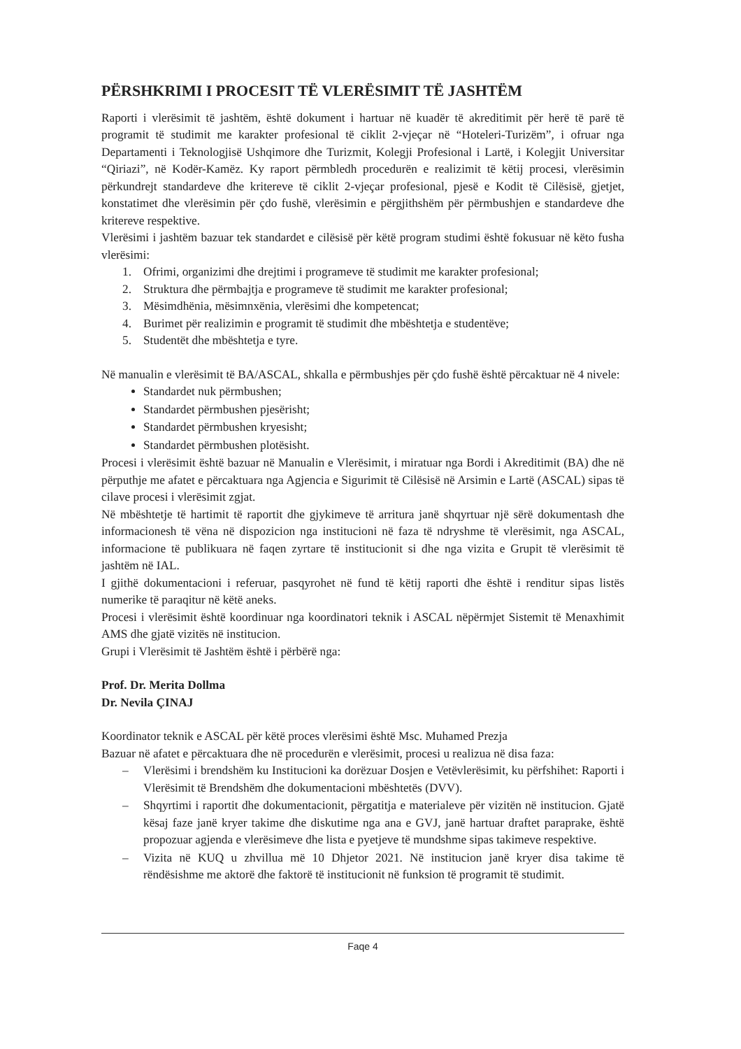PËRSHKRIMI I PROCESIT TË VLERËSIMIT TË JASHTËM
Raporti i vlerësimit të jashtëm, është dokument i hartuar në kuadër të akreditimit për herë të parë të programit të studimit me karakter profesional të ciklit 2-vjeçar në “Hoteleri-Turizëm”, i ofruar nga Departamenti i Teknologjisë Ushqimore dhe Turizmit, Kolegji Profesional i Lartë, i Kolegjit Universitar “Qiriazi”, në Kodër-Kamëz. Ky raport përmbledh procedurën e realizimit të këtij procesi, vlerësimin përkundrejt standardeve dhe kritereve të ciklit 2-vjeçar profesional, pjesë e Kodit të Cilësisë, gjetjet, konstatimet dhe vlerësimin për çdo fushë, vlerësimin e përgjithshëm për përmbushjen e standardeve dhe kritereve respektive.
Vlerësimi i jashtëm bazuar tek standardet e cilësisë për këtë program studimi është fokusuar në këto fusha vlerësimi:
1. Ofrimi, organizimi dhe drejtimi i programeve të studimit me karakter profesional;
2. Struktura dhe përmbajtja e programeve të studimit me karakter profesional;
3. Mësimdhënia, mësimnxënia, vlerësimi dhe kompetencat;
4. Burimet për realizimin e programit të studimit dhe mbështetja e studentëve;
5. Studentët dhe mbështetja e tyre.
Në manualin e vlerësimit të BA/ASCAL, shkalla e përmbushjes për çdo fushë është përcaktuar në 4 nivele:
Standardet nuk përmbushen;
Standardet përmbushen pjesërisht;
Standardet përmbushen kryesisht;
Standardet përmbushen plotësisht.
Procesi i vlerësimit është bazuar në Manualin e Vlerësimit, i miratuar nga Bordi i Akreditimit (BA) dhe në përputhje me afatet e përcaktuara nga Agjencia e Sigurimit të Cilësisë në Arsimin e Lartë (ASCAL) sipas të cilave procesi i vlerësimit zgjat.
Në mbështetje të hartimit të raportit dhe gjykimeve të arritura janë shqyrtuar një sërë dokumentash dhe informacionesh të vëna në dispozicion nga institucioni në faza të ndryshme të vlerësimit, nga ASCAL, informacione të publikuara në faqen zyrtare të institucionit si dhe nga vizita e Grupit të vlerësimit të jashtëm në IAL.
I gjithë dokumentacioni i referuar, pasqyrohet në fund të këtij raporti dhe është i renditur sipas listës numerike të paraqitur në këtë aneks.
Procesi i vlerësimit është koordinuar nga koordinatori teknik i ASCAL nëpërmjet Sistemit të Menaxhimit AMS dhe gjatë vizitës në institucion.
Grupi i Vlerësimit të Jashtëm është i përbërë nga:
Prof. Dr. Merita Dollma
Dr. Nevila ÇINAJ
Koordinator teknik e ASCAL për këtë proces vlerësimi është Msc. Muhamed Prezja
Bazuar në afatet e përcaktuara dhe në procedurën e vlerësimit, procesi u realizua në disa faza:
– Vlerësimi i brendshëm ku Institucioni ka dorëzuar Dosjen e Vetëvlerësimit, ku përfshihet: Raporti i Vlerësimit të Brendshëm dhe dokumentacioni mbështetës (DVV).
– Shqyrtimi i raportit dhe dokumentacionit, përgatitja e materialeve për vizitën në institucion. Gjatë kësaj faze janë kryer takime dhe diskutime nga ana e GVJ, janë hartuar draftet paraprake, është propozuar agjenda e vlerësimeve dhe lista e pyetjeve të mundshme sipas takimeve respektive.
– Vizita në KUQ u zhvillua më 10 Dhjetor 2021. Në institucion janë kryer disa takime të rëndësishme me aktorë dhe faktorë të institucionit në funksion të programit të studimit.
Faqe 4